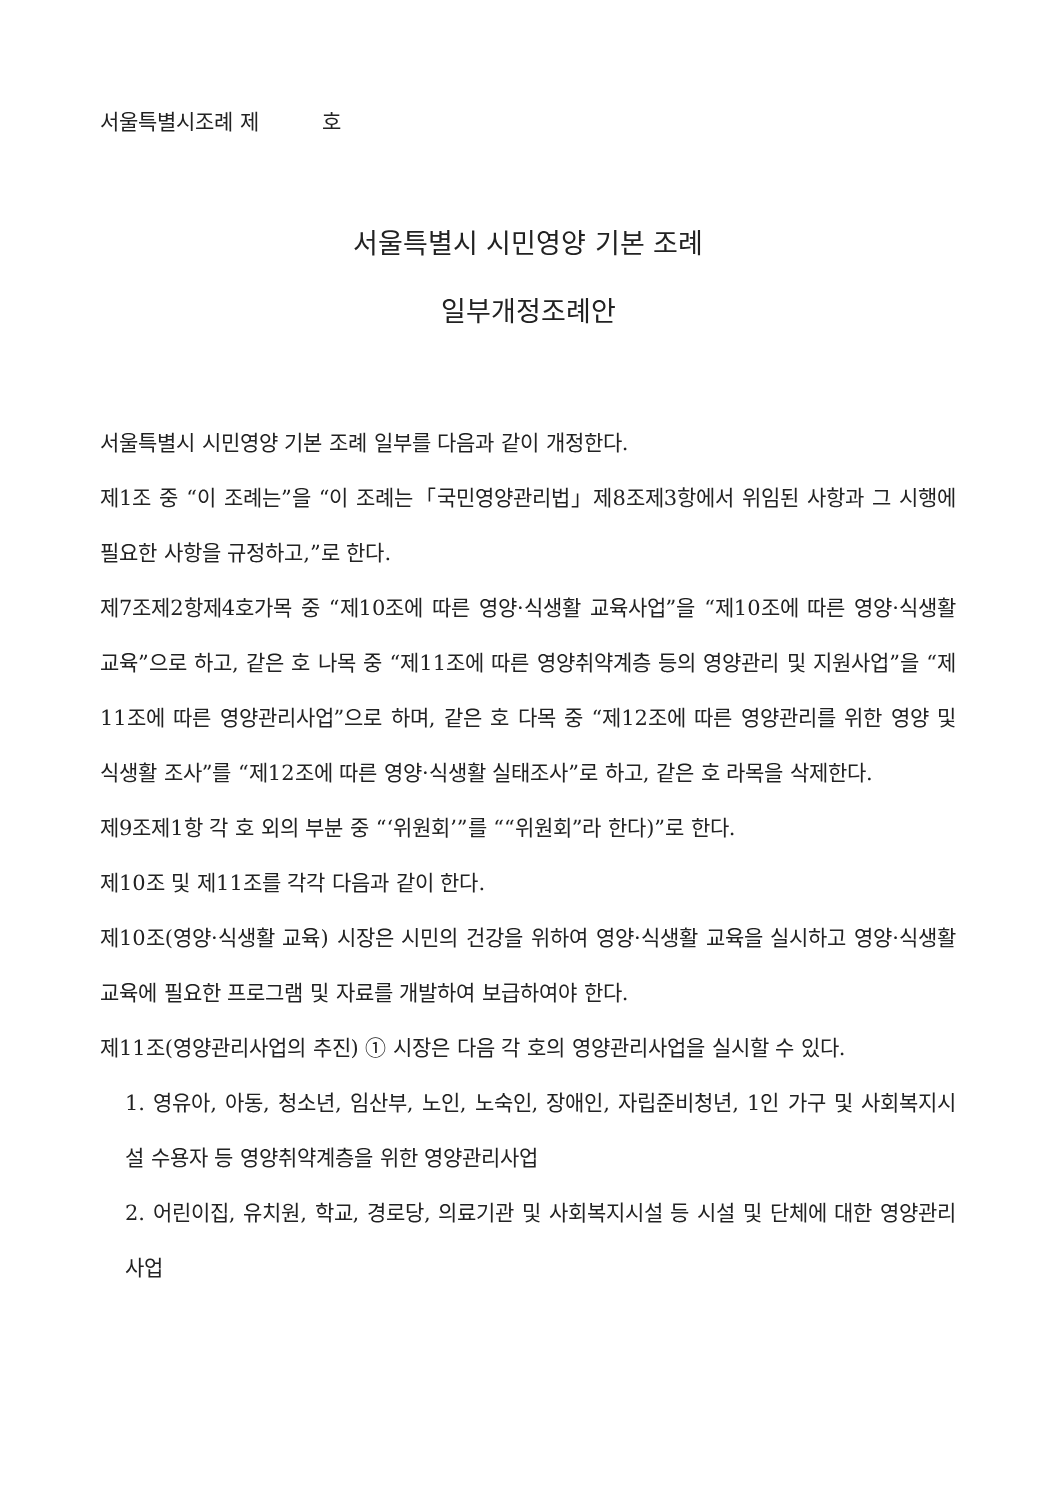서울특별시조례 제　　　호
서울특별시 시민영양 기본 조례
일부개정조례안
서울특별시 시민영양 기본 조례 일부를 다음과 같이 개정한다.
제1조 중 “이 조례는”을 “이 조례는「국민영양관리법」제8조제3항에서 위임된 사항과 그 시행에 필요한 사항을 규정하고,”로 한다.
제7조제2항제4호가목 중 “제10조에 따른 영양·식생활 교육사업”을 “제10조에 따른 영양·식생활 교육”으로 하고, 같은 호 나목 중 “제11조에 따른 영양취약계층 등의 영양관리 및 지원사업”을 “제11조에 따른 영양관리사업”으로 하며, 같은 호 다목 중 “제12조에 따른 영양관리를 위한 영양 및 식생활 조사”를 “제12조에 따른 영양·식생활 실태조사”로 하고, 같은 호 라목을 삭제한다.
제9조제1항 각 호 외의 부분 중 “‘위원회’”를 ““위원회”라 한다)”로 한다.
제10조 및 제11조를 각각 다음과 같이 한다.
제10조(영양·식생활 교육) 시장은 시민의 건강을 위하여 영양·식생활 교육을 실시하고 영양·식생활 교육에 필요한 프로그램 및 자료를 개발하여 보급하여야 한다.
제11조(영양관리사업의 추진) ① 시장은 다음 각 호의 영양관리사업을 실시할 수 있다.
1. 영유아, 아동, 청소년, 임산부, 노인, 노숙인, 장애인, 자립준비청년, 1인 가구 및 사회복지시설 수용자 등 영양취약계층을 위한 영양관리사업
2. 어린이집, 유치원, 학교, 경로당, 의료기관 및 사회복지시설 등 시설 및 단체에 대한 영양관리사업